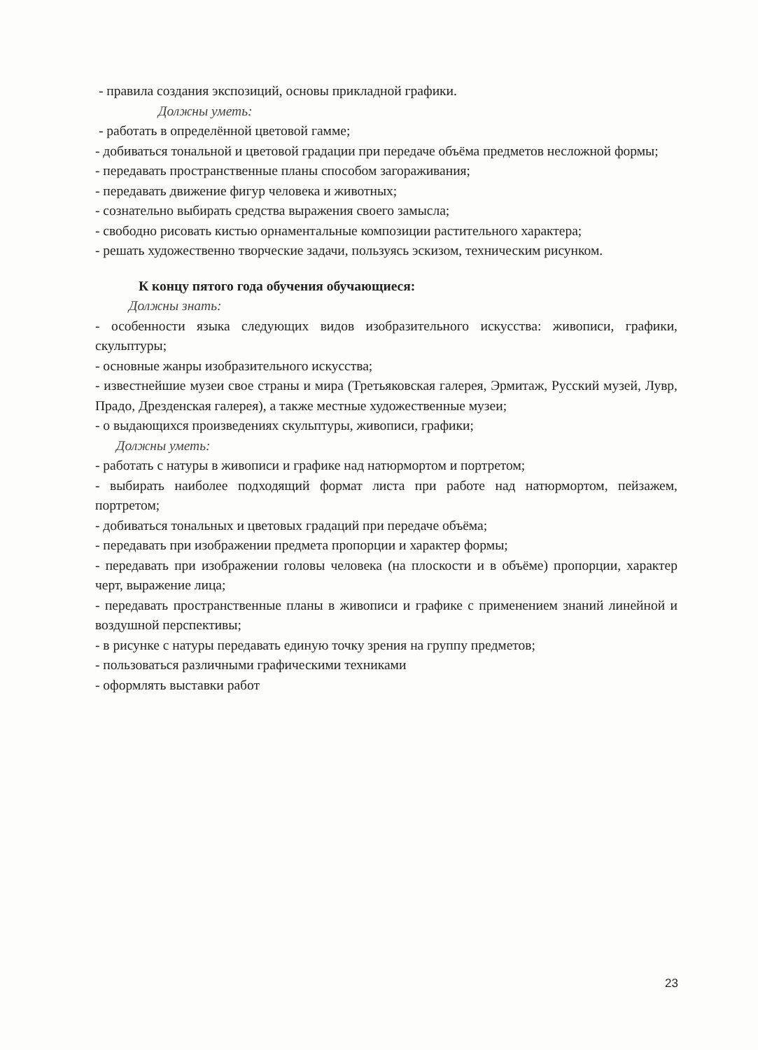- правила создания экспозиций, основы прикладной графики.
Должны уметь:
- работать в определённой цветовой гамме;
- добиваться тональной и цветовой градации при передаче объёма предметов несложной формы;
- передавать пространственные планы способом загораживания;
- передавать движение фигур человека и животных;
- сознательно выбирать средства выражения своего замысла;
- свободно рисовать кистью орнаментальные композиции растительного характера;
- решать художественно творческие задачи, пользуясь эскизом, техническим рисунком.
К концу пятого года обучения обучающиеся:
Должны знать:
- особенности языка следующих видов изобразительного искусства: живописи, графики, скульптуры;
- основные жанры изобразительного искусства;
- известнейшие музеи свое страны и мира (Третьяковская галерея, Эрмитаж, Русский музей, Лувр, Прадо, Дрезденская галерея), а также местные художественные музеи;
- о выдающихся произведениях скульптуры, живописи, графики;
Должны уметь:
- работать с натуры в живописи и графике над натюрмортом и портретом;
- выбирать наиболее подходящий формат листа при работе над натюрмортом, пейзажем, портретом;
- добиваться тональных и цветовых градаций при передаче объёма;
- передавать при изображении предмета пропорции и характер формы;
- передавать при изображении головы человека (на плоскости и в объёме) пропорции, характер черт, выражение лица;
- передавать пространственные планы в живописи и графике с применением знаний линейной и воздушной перспективы;
- в рисунке с натуры передавать единую точку зрения на группу предметов;
- пользоваться различными графическими техниками
- оформлять выставки работ
23